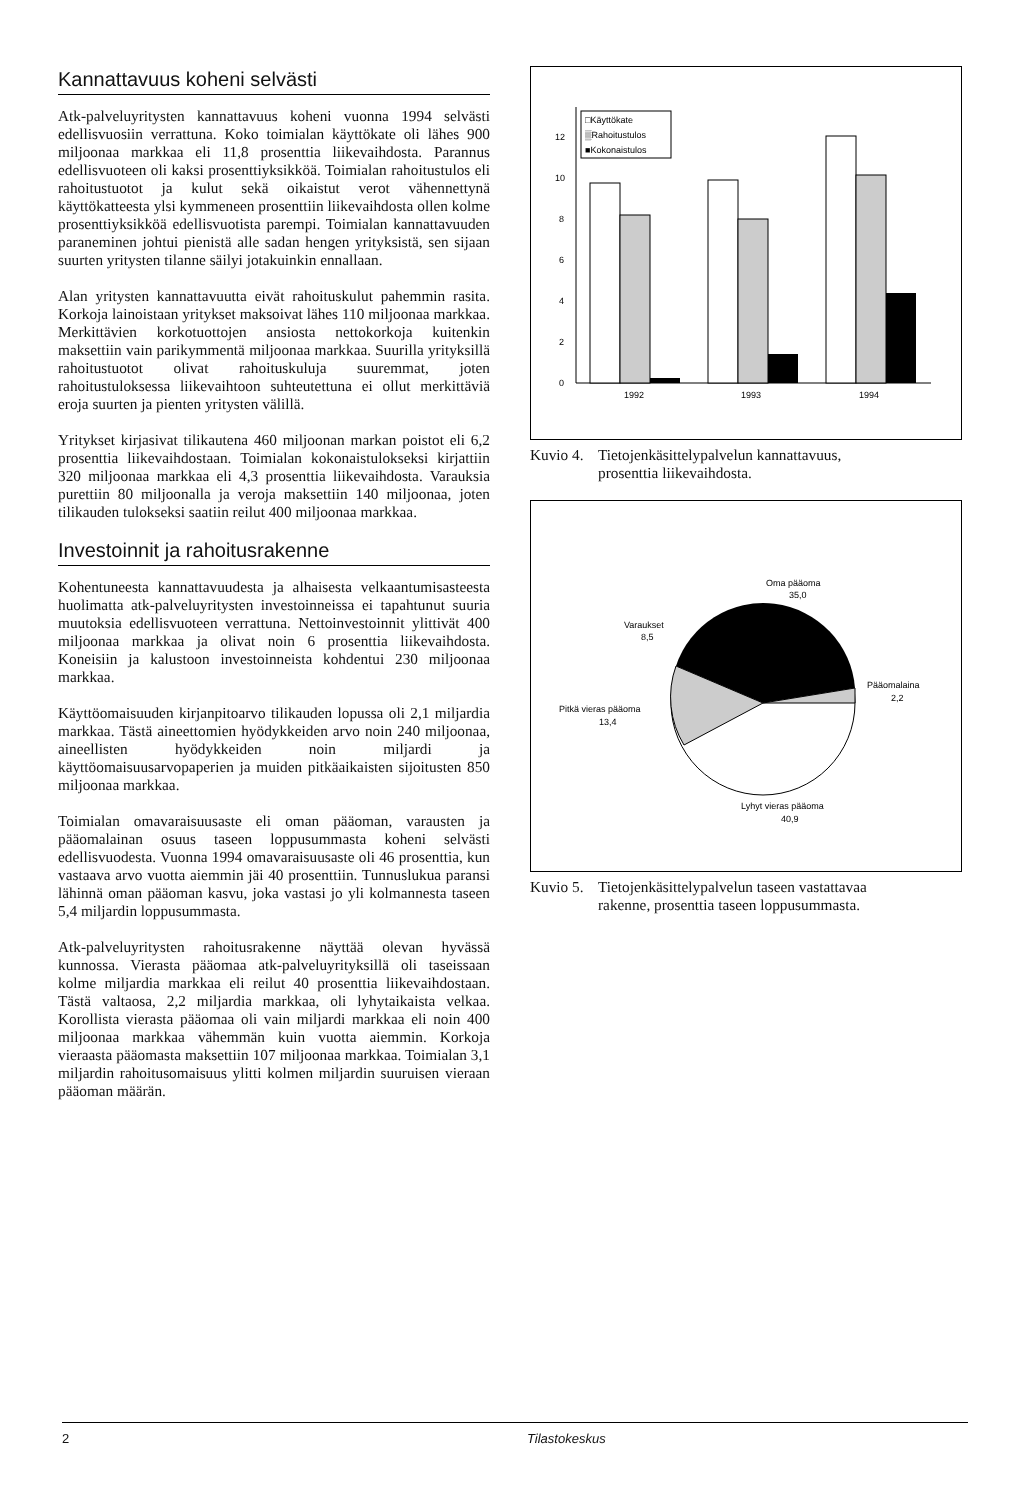Kannattavuus koheni selvästi
Atk-palveluyritysten kannattavuus koheni vuonna 1994 selvästi edellisvuosiin verrattuna. Koko toimialan käyttökate oli lähes 900 miljoonaa markkaa eli 11,8 prosenttia liikevaihdosta. Parannus edellisvuoteen oli kaksi prosenttiyksikköä. Toimialan rahoitustulos eli rahoitustuotot ja kulut sekä oikaistut verot vähennettynä käyttökatteesta ylsi kymmeneen prosenttiin liikevaihdosta ollen kolme prosenttiyksikköä edellisvuotista parempi. Toimialan kannattavuuden paraneminen johtui pienistä alle sadan hengen yrityksistä, sen sijaan suurten yritysten tilanne säilyi jotakuinkin ennallaan.
Alan yritysten kannattavuutta eivät rahoituskulut pahemmin rasita. Korkoja lainoistaan yritykset maksoivat lähes 110 miljoonaa markkaa. Merkittävien korkotuottojen ansiosta nettokorkoja kuitenkin maksettiin vain parikymmentä miljoonaa markkaa. Suurilla yrityksillä rahoitustuotot olivat rahoituskuluja suuremmat, joten rahoitustuloksessa liikevaihtoon suhteutettuna ei ollut merkittäviä eroja suurten ja pienten yritysten välillä.
Yritykset kirjasivat tilikautena 460 miljoonan markan poistot eli 6,2 prosenttia liikevaihdostaan. Toimialan kokonaistulokseksi kirjattiin 320 miljoonaa markkaa eli 4,3 prosenttia liikevaihdosta. Varauksia purettiin 80 miljoonalla ja veroja maksettiin 140 miljoonaa, joten tilikauden tulokseksi saatiin reilut 400 miljoonaa markkaa.
Investoinnit ja rahoitusrakenne
Kohentuneesta kannattavuudesta ja alhaisesta velkaantumisasteesta huolimatta atk-palveluyritysten investoinneissa ei tapahtunut suuria muutoksia edellisvuoteen verrattuna. Nettoinvestoinnit ylittivät 400 miljoonaa markkaa ja olivat noin 6 prosenttia liikevaihdosta. Koneisiin ja kalustoon investoinneista kohdentui 230 miljoonaa markkaa.
Käyttöomaisuuden kirjanpitoarvo tilikauden lopussa oli 2,1 miljardia markkaa. Tästä aineettomien hyödykkeiden arvo noin 240 miljoonaa, aineellisten hyödykkeiden noin miljardi ja käyttöomaisuusarvopaperien ja muiden pitkäaikaisten sijoitusten 850 miljoonaa markkaa.
Toimialan omavaraisuusaste eli oman pääoman, varausten ja pääomalainan osuus taseen loppusummasta koheni selvästi edellisvuodesta. Vuonna 1994 omavaraisuusaste oli 46 prosenttia, kun vastaava arvo vuotta aiemmin jäi 40 prosenttiin. Tunnuslukua paransi lähinnä oman pääoman kasvu, joka vastasi jo yli kolmannesta taseen 5,4 miljardin loppusummasta.
Atk-palveluyritysten rahoitusrakenne näyttää olevan hyvässä kunnossa. Vierasta pääomaa atk-palveluyrityksillä oli taseissaan kolme miljardia markkaa eli reilut 40 prosenttia liikevaihdostaan. Tästä valtaosa, 2,2 miljardia markkaa, oli lyhytaikaista velkaa. Korollista vierasta pääomaa oli vain miljardi markkaa eli noin 400 miljoonaa markkaa vähemmän kuin vuotta aiemmin. Korkoja vieraasta pääomasta maksettiin 107 miljoonaa markkaa. Toimialan 3,1 miljardin rahoitusomaisuus ylitti kolmen miljardin suuruisen vieraan pääoman määrän.
0
2
4
6
8
10
12
1992
1993
1994
□Käyttökate
▒Rahoitustulos
■Kokonaistulos
Kuvio 4. Tietojenkäsittelypalvelun kannattavuus,
prosenttia liikevaihdosta.
Oma pääoma
35,0
Varaukset
8,5
Pääomalaina
2,2
Pitkä vieras pääoma
13,4
Lyhyt vieras pääoma
40,9
Kuvio 5. Tietojenkäsittelypalvelun taseen vastattavaa
rakenne, prosenttia taseen loppusummasta.
2 Tilastokeskus